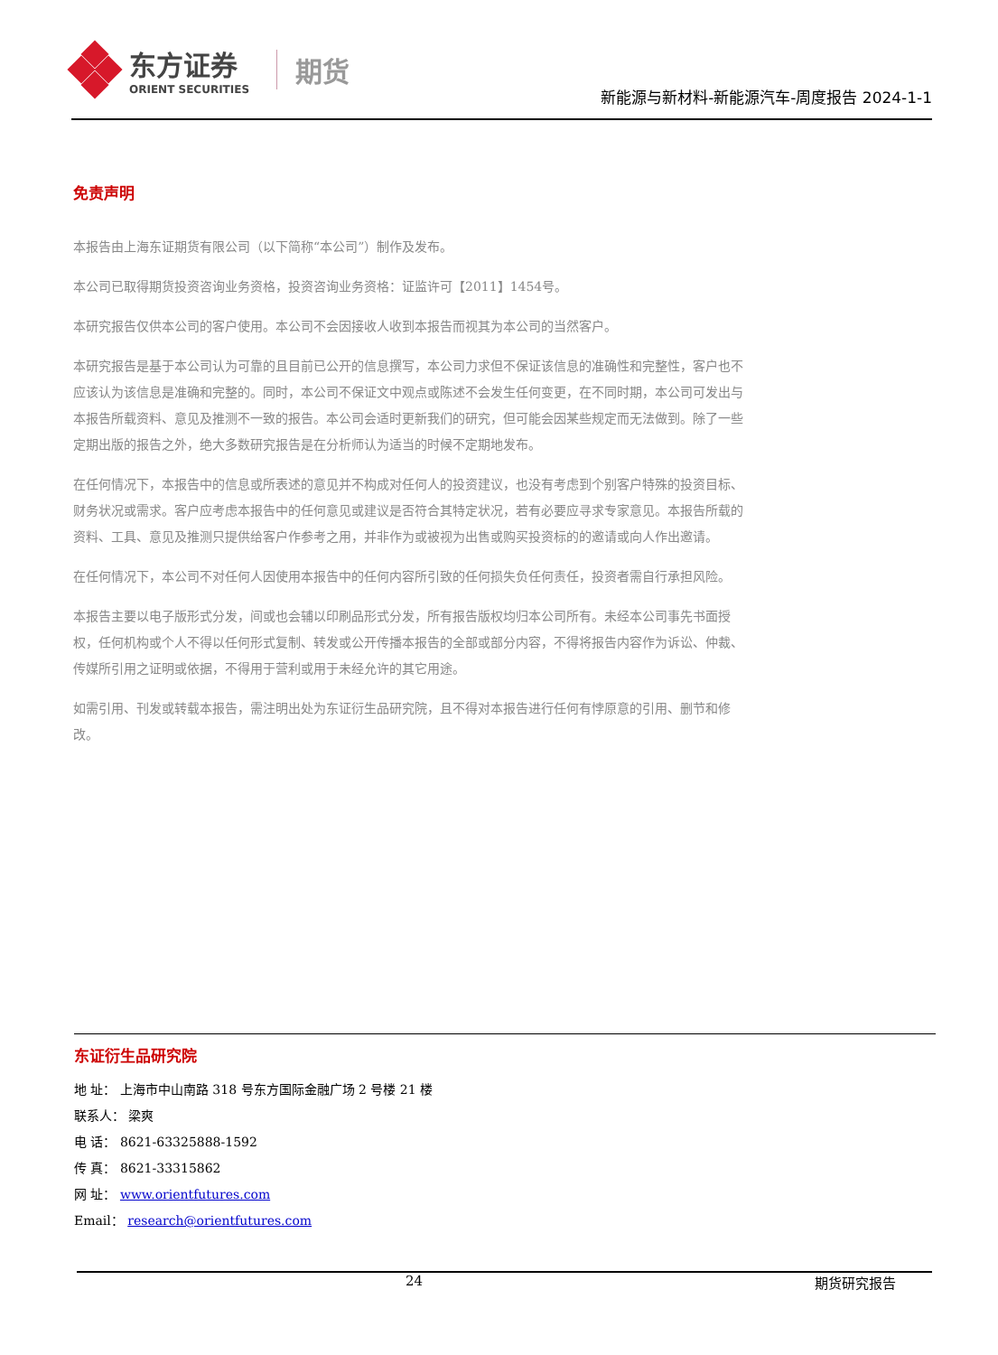东方证券
ORIENT SECURITIES
期货
新能源与新材料-新能源汽车-周度报告 2024-1-1
免责声明
本报告由上海东证期货有限公司（以下简称“本公司”）制作及发布。
本公司已取得期货投资咨询业务资格，投资咨询业务资格：证监许可【2011】1454号。
本研究报告仅供本公司的客户使用。本公司不会因接收人收到本报告而视其为本公司的当然客户。
本研究报告是基于本公司认为可靠的且目前已公开的信息撰写，本公司力求但不保证该信息的准确性和完整性，客户也不应该认为该信息是准确和完整的。同时，本公司不保证文中观点或陈述不会发生任何变更，在不同时期，本公司可发出与本报告所载资料、意见及推测不一致的报告。本公司会适时更新我们的研究，但可能会因某些规定而无法做到。除了一些定期出版的报告之外，绝大多数研究报告是在分析师认为适当的时候不定期地发布。
在任何情况下，本报告中的信息或所表述的意见并不构成对任何人的投资建议，也没有考虑到个别客户特殊的投资目标、财务状况或需求。客户应考虑本报告中的任何意见或建议是否符合其特定状况，若有必要应寻求专家意见。本报告所载的资料、工具、意见及推测只提供给客户作参考之用，并非作为或被视为出售或购买投资标的的邀请或向人作出邀请。
在任何情况下，本公司不对任何人因使用本报告中的任何内容所引致的任何损失负任何责任，投资者需自行承担风险。
本报告主要以电子版形式分发，间或也会辅以印刷品形式分发，所有报告版权均归本公司所有。未经本公司事先书面授权，任何机构或个人不得以任何形式复制、转发或公开传播本报告的全部或部分内容，不得将报告内容作为诉讼、仲裁、传媒所引用之证明或依据，不得用于营利或用于未经允许的其它用途。
如需引用、刊发或转载本报告，需注明出处为东证衍生品研究院，且不得对本报告进行任何有悖原意的引用、删节和修改。
东证衍生品研究院
地 址： 上海市中山南路 318 号东方国际金融广场 2 号楼 21 楼
联系人： 梁爽
电 话： 8621-63325888-1592
传 真： 8621-33315862
网 址： www.orientfutures.com
Email： research@orientfutures.com
24 期货研究报告